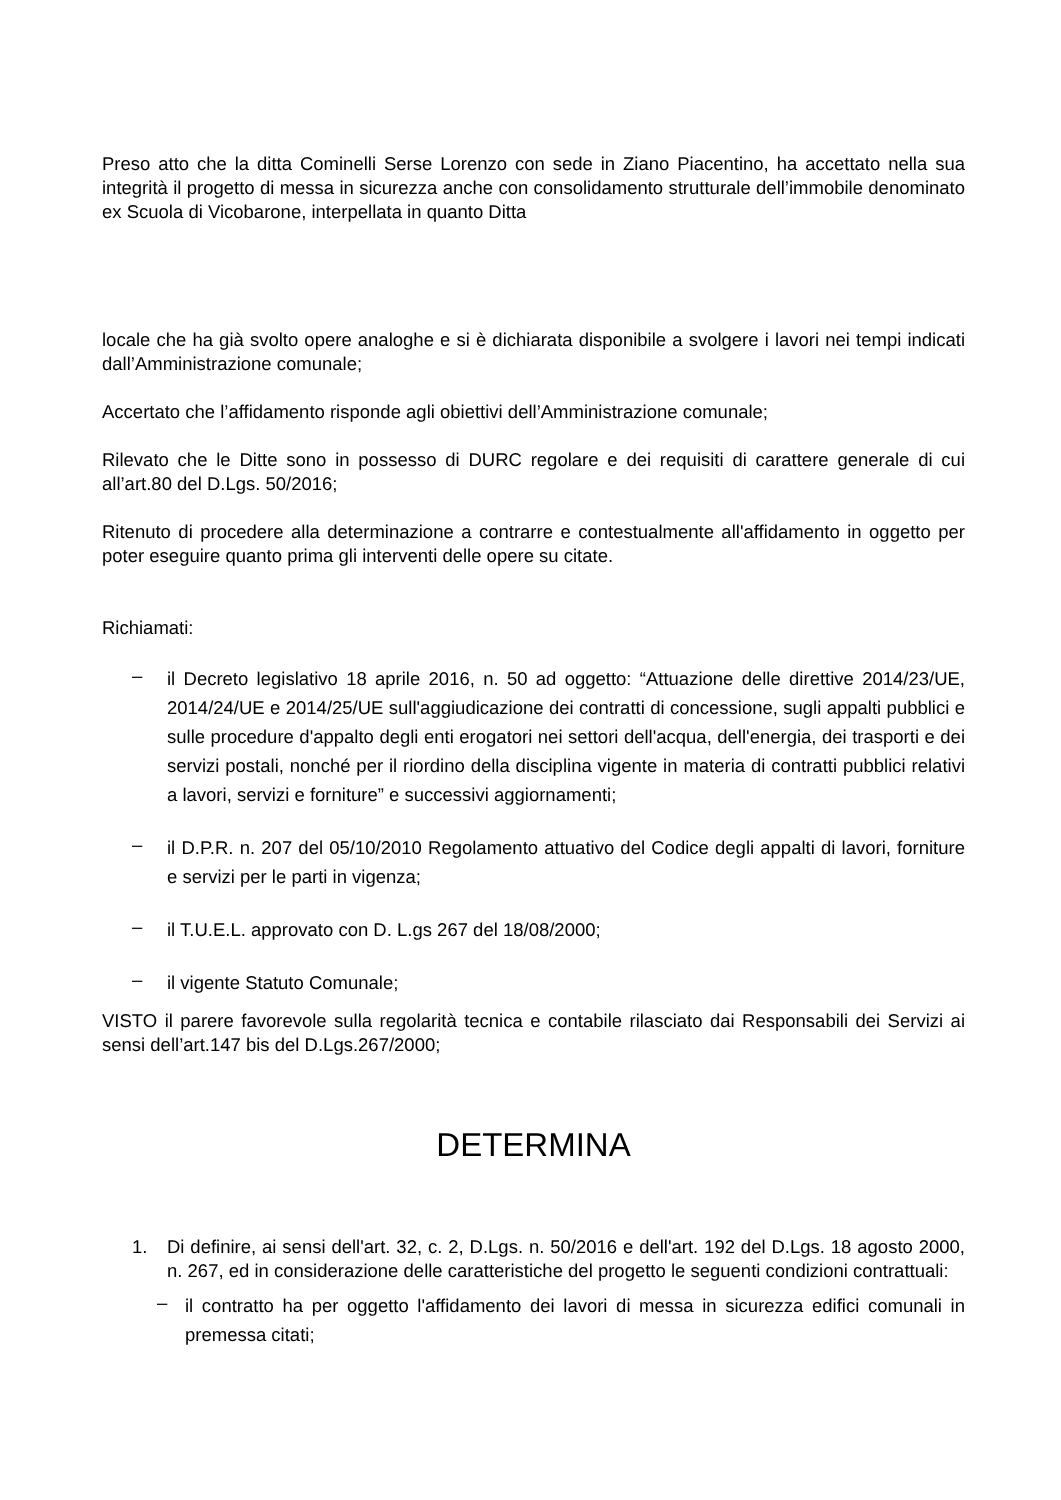Preso atto che la ditta Cominelli Serse Lorenzo con sede in Ziano Piacentino, ha accettato nella sua integrità il progetto di messa in sicurezza anche con consolidamento strutturale dell’immobile denominato ex Scuola di Vicobarone, interpellata in quanto Ditta
locale che ha già svolto opere analoghe e si è dichiarata disponibile a svolgere i lavori nei tempi indicati dall’Amministrazione comunale;
Accertato che l’affidamento risponde agli obiettivi dell’Amministrazione comunale;
Rilevato che le Ditte sono in possesso di DURC regolare e dei requisiti di carattere generale di cui all’art.80 del D.Lgs. 50/2016;
Ritenuto di procedere alla determinazione a contrarre e contestualmente all'affidamento in oggetto per poter eseguire quanto prima gli interventi delle opere su citate.
Richiamati:
–
il Decreto legislativo 18 aprile 2016, n. 50 ad oggetto: “Attuazione delle direttive 2014/23/UE, 2014/24/UE e 2014/25/UE sull'aggiudicazione dei contratti di concessione, sugli appalti pubblici e sulle procedure d'appalto degli enti erogatori nei settori dell'acqua, dell'energia, dei trasporti e dei servizi postali, nonché per il riordino della disciplina vigente in materia di contratti pubblici relativi a lavori, servizi e forniture” e successivi aggiornamenti;
–
il D.P.R. n. 207 del 05/10/2010 Regolamento attuativo del Codice degli appalti di lavori, forniture e servizi per le parti in vigenza;
–
il T.U.E.L. approvato con D. L.gs 267 del 18/08/2000;
–
il vigente Statuto Comunale;
VISTO il parere favorevole sulla regolarità tecnica e contabile rilasciato dai Responsabili dei Servizi ai sensi dell’art.147 bis del D.Lgs.267/2000;
DETERMINA
1. Di definire, ai sensi dell'art. 32, c. 2, D.Lgs. n. 50/2016 e dell'art. 192 del D.Lgs. 18 agosto 2000, n. 267, ed in considerazione delle caratteristiche del progetto le seguenti condizioni contrattuali:
–
il contratto ha per oggetto l'affidamento dei lavori di messa in sicurezza edifici comunali in premessa citati;